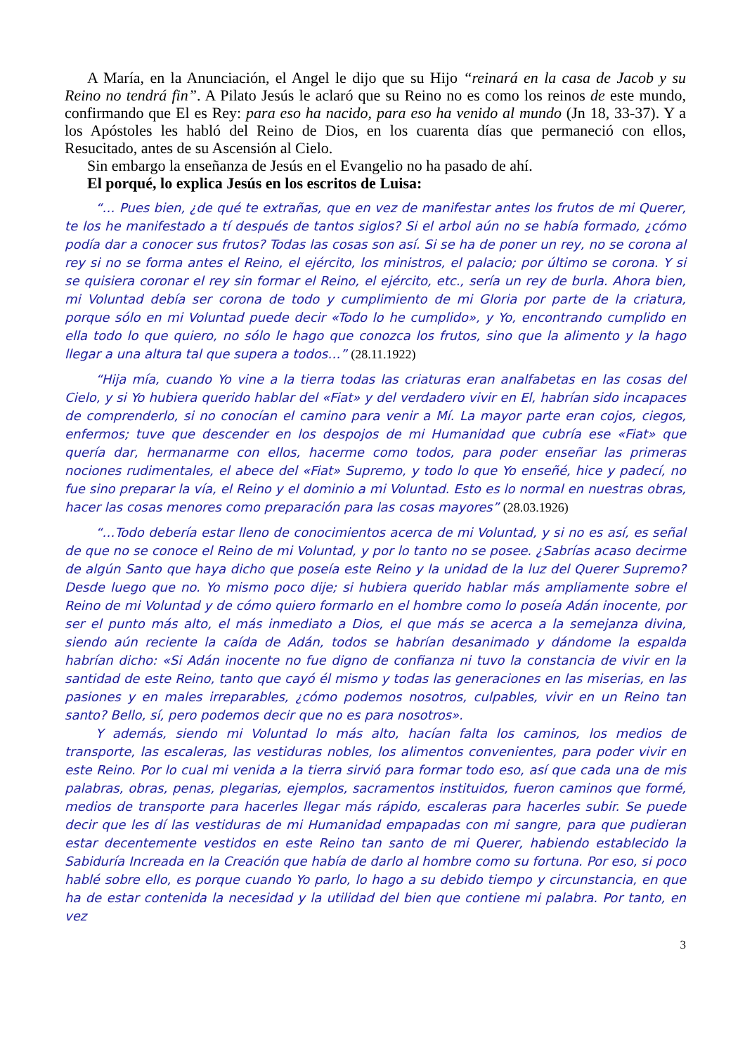A María, en la Anunciación, el Angel le dijo que su Hijo “reinará en la casa de Jacob y su Reino no tendrá fin”. A Pilato Jesús le aclaró que su Reino no es como los reinos de este mundo, confirmando que El es Rey: para eso ha nacido, para eso ha venido al mundo (Jn 18, 33-37). Y a los Apóstoles les habló del Reino de Dios, en los cuarenta días que permaneció con ellos, Resucitado, antes de su Ascensión al Cielo.
Sin embargo la enseñanza de Jesús en el Evangelio no ha pasado de ahí.
El porqué, lo explica Jesús en los escritos de Luisa:
“… Pues bien, ¿de qué te extrañas, que en vez de manifestar antes los frutos de mi Querer, te los he manifestado a tí después de tantos siglos? Si el arbol aún no se había formado, ¿cómo podía dar a conocer sus frutos? Todas las cosas son así. Si se ha de poner un rey, no se corona al rey si no se forma antes el Reino, el ejército, los ministros, el palacio; por último se corona. Y si se quisiera coronar el rey sin formar el Reino, el ejército, etc., sería un rey de burla. Ahora bien, mi Voluntad debía ser corona de todo y cumplimiento de mi Gloria por parte de la criatura, porque sólo en mi Voluntad puede decir «Todo lo he cumplido», y Yo, encontrando cumplido en ella todo lo que quiero, no sólo le hago que conozca los frutos, sino que la alimento y la hago llegar a una altura tal que supera a todos…” (28.11.1922)
“Hija mía, cuando Yo vine a la tierra todas las criaturas eran analfabetas en las cosas del Cielo, y si Yo hubiera querido hablar del «Fiat» y del verdadero vivir en El, habrían sido incapaces de comprenderlo, si no conocían el camino para venir a Mí. La mayor parte eran cojos, ciegos, enfermos; tuve que descender en los despojos de mi Humanidad que cubría ese «Fiat» que quería dar, hermanarme con ellos, hacerme como todos, para poder enseñar las primeras nociones rudimentales, el abece del «Fiat» Supremo, y todo lo que Yo enseñé, hice y padecí, no fue sino preparar la vía, el Reino y el dominio a mi Voluntad. Esto es lo normal en nuestras obras, hacer las cosas menores como preparación para las cosas mayores” (28.03.1926)
“…Todo debería estar lleno de conocimientos acerca de mi Voluntad, y si no es así, es señal de que no se conoce el Reino de mi Voluntad, y por lo tanto no se posee. ¿Sabrías acaso decirme de algún Santo que haya dicho que poseía este Reino y la unidad de la luz del Querer Supremo? Desde luego que no. Yo mismo poco dije; si hubiera querido hablar más ampliamente sobre el Reino de mi Voluntad y de cómo quiero formarlo en el hombre como lo poseía Adán inocente, por ser el punto más alto, el más inmediato a Dios, el que más se acerca a la semejanza divina, siendo aún reciente la caída de Adán, todos se habrían desanimado y dándome la espalda habrían dicho: «Si Adán inocente no fue digno de confianza ni tuvo la constancia de vivir en la santidad de este Reino, tanto que cayó él mismo y todas las generaciones en las miserias, en las pasiones y en males irreparables, ¿cómo podemos nosotros, culpables, vivir en un Reino tan santo? Bello, sí, pero podemos decir que no es para nosotros».
Y además, siendo mi Voluntad lo más alto, hacían falta los caminos, los medios de transporte, las escaleras, las vestiduras nobles, los alimentos convenientes, para poder vivir en este Reino. Por lo cual mi venida a la tierra sirvió para formar todo eso, así que cada una de mis palabras, obras, penas, plegarias, ejemplos, sacramentos instituidos, fueron caminos que formé, medios de transporte para hacerles llegar más rápido, escaleras para hacerles subir. Se puede decir que les dí las vestiduras de mi Humanidad empapadas con mi sangre, para que pudieran estar decentemente vestidos en este Reino tan santo de mi Querer, habiendo establecido la Sabiduría Increada en la Creación que había de darlo al hombre como su fortuna. Por eso, si poco hablé sobre ello, es porque cuando Yo parlo, lo hago a su debido tiempo y circunstancia, en que ha de estar contenida la necesidad y la utilidad del bien que contiene mi palabra. Por tanto, en vez
3